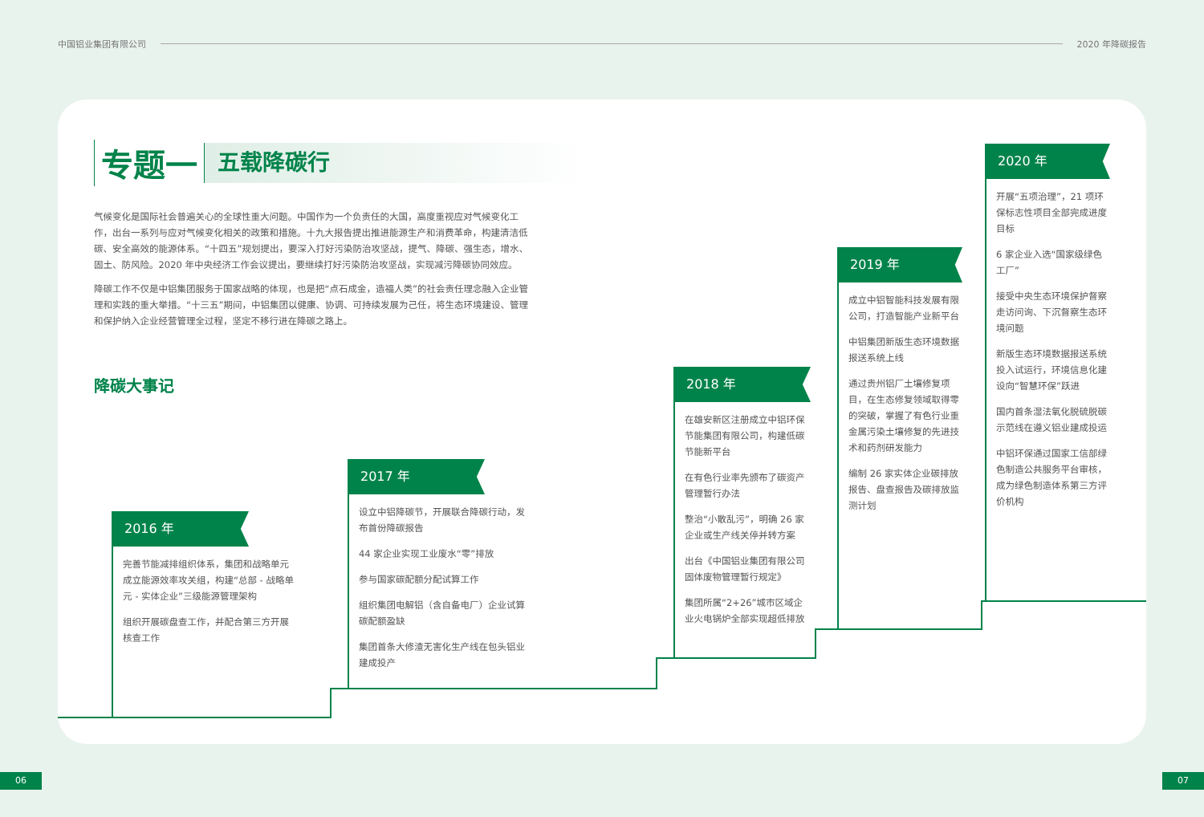中国铝业集团有限公司 2020 年降碳报告
专题一 五载降碳行
气候变化是国际社会普遍关心的全球性重大问题。中国作为一个负责任的大国，高度重视应对气候变化工作，出台一系列与应对气候变化相关的政策和措施。十九大报告提出推进能源生产和消费革命，构建清洁低碳、安全高效的能源体系。“十四五”规划提出，要深入打好污染防治攻坚战，提气、降碳、强生态，增水、固土、防风险。2020 年中央经济工作会议提出，要继续打好污染防治攻坚战，实现减污降碳协同效应。
降碳工作不仅是中铝集团服务于国家战略的体现，也是把“点石成金，造福人类”的社会责任理念融入企业管理和实践的重大举措。“十三五”期间，中铝集团以健康、协调、可持续发展为己任，将生态环境建设、管理和保护纳入企业经营管理全过程，坚定不移行进在降碳之路上。
降碳大事记
2016 年
完善节能减排组织体系，集团和战略单元成立能源效率攻关组，构建“总部 - 战略单元 - 实体企业”三级能源管理架构
组织开展碳盘查工作，并配合第三方开展核查工作
2017 年
设立中铝降碳节，开展联合降碳行动，发布首份降碳报告
44 家企业实现工业废水“零”排放
参与国家碳配额分配试算工作
组织集团电解铝（含自备电厂）企业试算碳配额盈缺
集团首条大修渣无害化生产线在包头铝业建成投产
2018 年
在雄安新区注册成立中铝环保节能集团有限公司，构建低碳节能新平台
在有色行业率先颁布了碳资产管理暂行办法
整治“小散乱污”，明确 26 家企业或生产线关停并转方案
出台《中国铝业集团有限公司固体废物管理暂行规定》
集团所属“2+26”城市区域企业火电锅炉全部实现超低排放
2019 年
成立中铝智能科技发展有限公司，打造智能产业新平台
中铝集团新版生态环境数据报送系统上线
通过贵州铝厂土壤修复项目，在生态修复领域取得零的突破，掌握了有色行业重金属污染土壤修复的先进技术和药剂研发能力
编制 26 家实体企业碳排放报告、盘查报告及碳排放监测计划
2020 年
开展“五项治理”，21 项环保标志性项目全部完成进度目标
6 家企业入选“国家级绿色工厂”
接受中央生态环境保护督察走访问询、下沉督察生态环境问题
新版生态环境数据报送系统投入试运行，环境信息化建设向“智慧环保”跃进
国内首条湿法氧化脱硫脱碳示范线在遵义铝业建成投运
中铝环保通过国家工信部绿色制造公共服务平台审核，成为绿色制造体系第三方评价机构
06 07